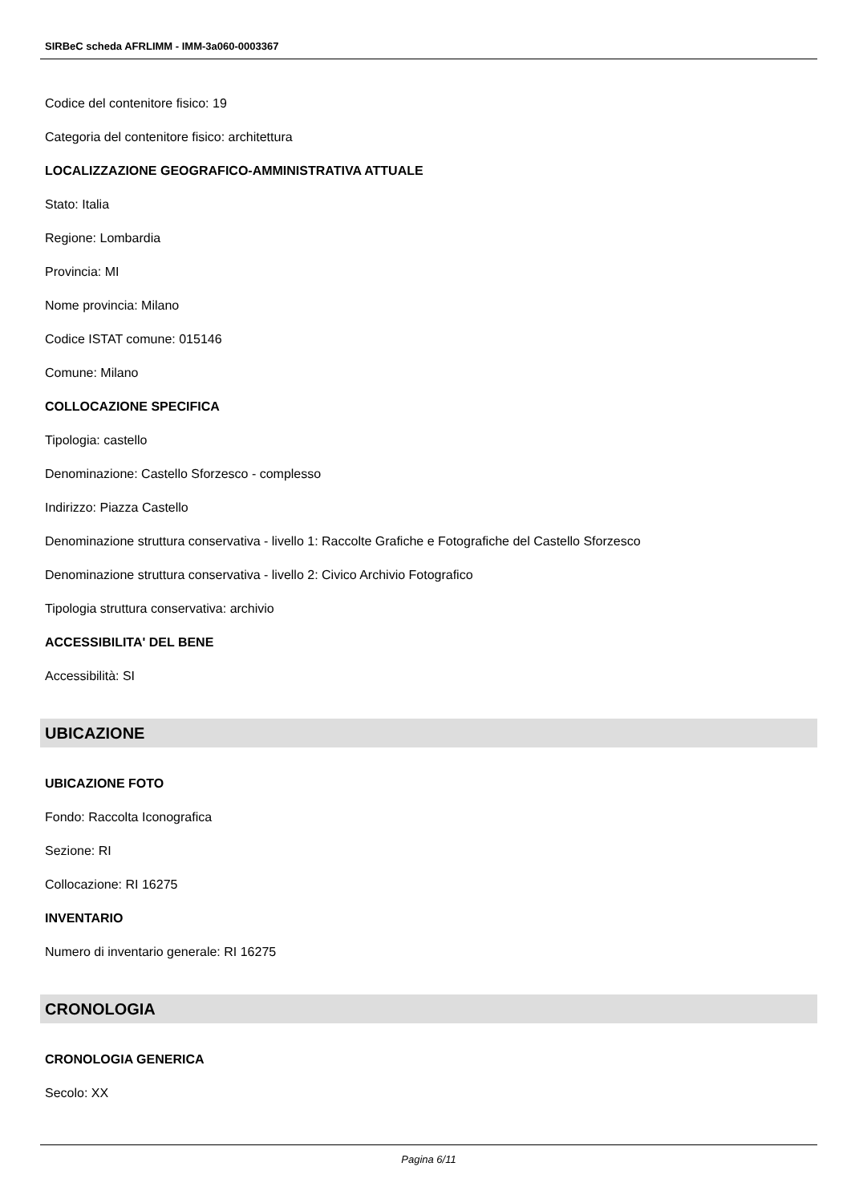SIRBeC scheda AFRLIMM - IMM-3a060-0003367
Codice del contenitore fisico: 19
Categoria del contenitore fisico: architettura
LOCALIZZAZIONE GEOGRAFICO-AMMINISTRATIVA ATTUALE
Stato: Italia
Regione: Lombardia
Provincia: MI
Nome provincia: Milano
Codice ISTAT comune: 015146
Comune: Milano
COLLOCAZIONE SPECIFICA
Tipologia: castello
Denominazione: Castello Sforzesco - complesso
Indirizzo: Piazza Castello
Denominazione struttura conservativa - livello 1: Raccolte Grafiche e Fotografiche del Castello Sforzesco
Denominazione struttura conservativa - livello 2: Civico Archivio Fotografico
Tipologia struttura conservativa: archivio
ACCESSIBILITA' DEL BENE
Accessibilità: SI
UBICAZIONE
UBICAZIONE FOTO
Fondo: Raccolta Iconografica
Sezione: RI
Collocazione: RI 16275
INVENTARIO
Numero di inventario generale: RI 16275
CRONOLOGIA
CRONOLOGIA GENERICA
Secolo: XX
Pagina 6/11